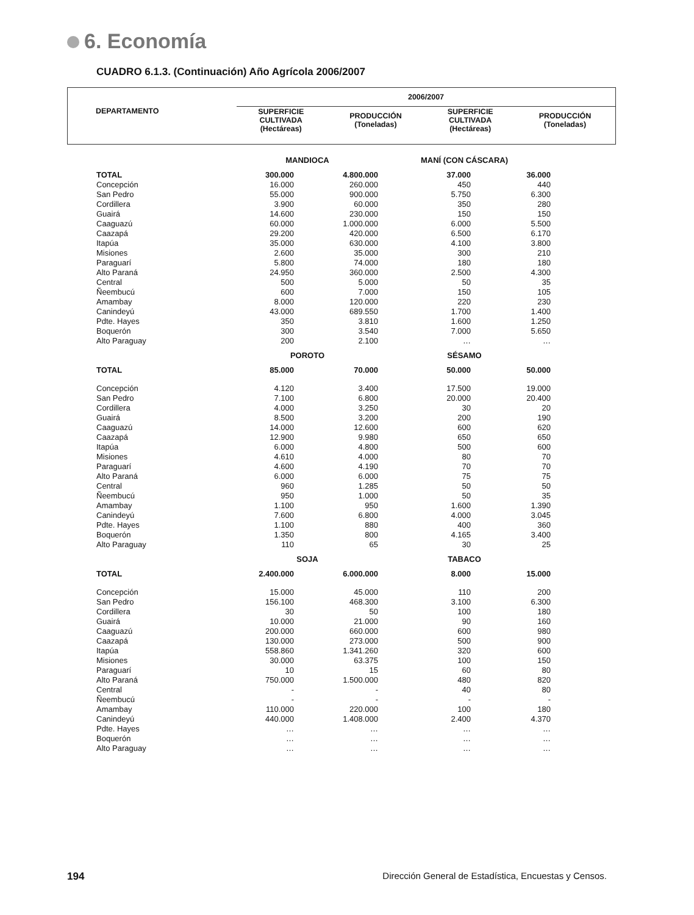6. Economía
CUADRO 6.1.3. (Continuación) Año Agrícola 2006/2007
| DEPARTAMENTO | 2006/2007 | | | |
| --- | --- | --- | --- | --- |
| | SUPERFICIE CULTIVADA (Hectáreas) | PRODUCCIÓN (Toneladas) | SUPERFICIE CULTIVADA (Hectáreas) | PRODUCCIÓN (Toneladas) |
| | MANDIOCA | | MANÍ (CON CÁSCARA) | |
| TOTAL | 300.000 | 4.800.000 | 37.000 | 36.000 |
| Concepción | 16.000 | 260.000 | 450 | 440 |
| San Pedro | 55.000 | 900.000 | 5.750 | 6.300 |
| Cordillera | 3.900 | 60.000 | 350 | 280 |
| Guairá | 14.600 | 230.000 | 150 | 150 |
| Caaguazú | 60.000 | 1.000.000 | 6.000 | 5.500 |
| Caazapá | 29.200 | 420.000 | 6.500 | 6.170 |
| Itapúa | 35.000 | 630.000 | 4.100 | 3.800 |
| Misiones | 2.600 | 35.000 | 300 | 210 |
| Paraguarí | 5.800 | 74.000 | 180 | 180 |
| Alto Paraná | 24.950 | 360.000 | 2.500 | 4.300 |
| Central | 500 | 5.000 | 50 | 35 |
| Ñeembucú | 600 | 7.000 | 150 | 105 |
| Amambay | 8.000 | 120.000 | 220 | 230 |
| Canindeyú | 43.000 | 689.550 | 1.700 | 1.400 |
| Pdte. Hayes | 350 | 3.810 | 1.600 | 1.250 |
| Boquerón | 300 | 3.540 | 7.000 | 5.650 |
| Alto Paraguay | 200 | 2.100 | … | … |
| | POROTO | | SÉSAMO | |
| TOTAL | 85.000 | 70.000 | 50.000 | 50.000 |
| Concepción | 4.120 | 3.400 | 17.500 | 19.000 |
| San Pedro | 7.100 | 6.800 | 20.000 | 20.400 |
| Cordillera | 4.000 | 3.250 | 30 | 20 |
| Guairá | 8.500 | 3.200 | 200 | 190 |
| Caaguazú | 14.000 | 12.600 | 600 | 620 |
| Caazapá | 12.900 | 9.980 | 650 | 650 |
| Itapúa | 6.000 | 4.800 | 500 | 600 |
| Misiones | 4.610 | 4.000 | 80 | 70 |
| Paraguarí | 4.600 | 4.190 | 70 | 70 |
| Alto Paraná | 6.000 | 6.000 | 75 | 75 |
| Central | 960 | 1.285 | 50 | 50 |
| Ñeembucú | 950 | 1.000 | 50 | 35 |
| Amambay | 1.100 | 950 | 1.600 | 1.390 |
| Canindeyú | 7.600 | 6.800 | 4.000 | 3.045 |
| Pdte. Hayes | 1.100 | 880 | 400 | 360 |
| Boquerón | 1.350 | 800 | 4.165 | 3.400 |
| Alto Paraguay | 110 | 65 | 30 | 25 |
| | SOJA | | TABACO | |
| TOTAL | 2.400.000 | 6.000.000 | 8.000 | 15.000 |
| Concepción | 15.000 | 45.000 | 110 | 200 |
| San Pedro | 156.100 | 468.300 | 3.100 | 6.300 |
| Cordillera | 30 | 50 | 100 | 180 |
| Guairá | 10.000 | 21.000 | 90 | 160 |
| Caaguazú | 200.000 | 660.000 | 600 | 980 |
| Caazapá | 130.000 | 273.000 | 500 | 900 |
| Itapúa | 558.860 | 1.341.260 | 320 | 600 |
| Misiones | 30.000 | 63.375 | 100 | 150 |
| Paraguarí | 10 | 15 | 60 | 80 |
| Alto Paraná | 750.000 | 1.500.000 | 480 | 820 |
| Central | - | - | 40 | 80 |
| Ñeembucú | - | - | - | - |
| Amambay | 110.000 | 220.000 | 100 | 180 |
| Canindeyú | 440.000 | 1.408.000 | 2.400 | 4.370 |
| Pdte. Hayes | … | … | … | … |
| Boquerón | … | … | … | … |
| Alto Paraguay | … | … | … | … |
194 Dirección General de Estadística, Encuestas y Censos.